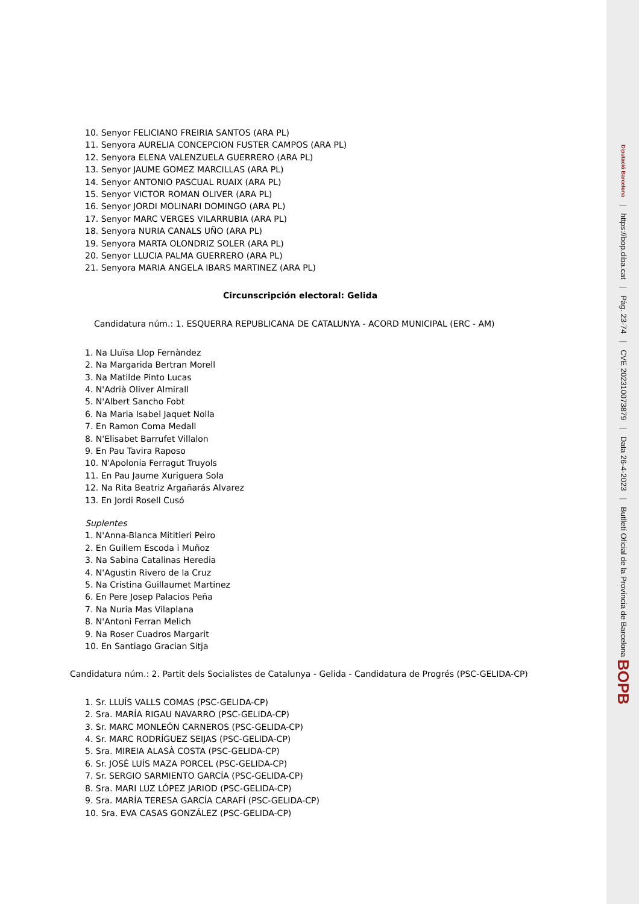10. Senyor FELICIANO FREIRIA SANTOS (ARA PL)
11. Senyora AURELIA CONCEPCION FUSTER CAMPOS (ARA PL)
12. Senyora ELENA VALENZUELA GUERRERO (ARA PL)
13. Senyor JAUME GOMEZ MARCILLAS (ARA PL)
14. Senyor ANTONIO PASCUAL RUAIX (ARA PL)
15. Senyor VICTOR ROMAN OLIVER (ARA PL)
16. Senyor JORDI MOLINARI DOMINGO (ARA PL)
17. Senyor MARC VERGES VILARRUBIA (ARA PL)
18. Senyora NURIA CANALS UÑO (ARA PL)
19. Senyora MARTA OLONDRIZ SOLER (ARA PL)
20. Senyor LLUCIA PALMA GUERRERO (ARA PL)
21. Senyora MARIA ANGELA IBARS MARTINEZ (ARA PL)
Circunscripción electoral: Gelida
Candidatura núm.: 1. ESQUERRA REPUBLICANA DE CATALUNYA - ACORD MUNICIPAL (ERC - AM)
1. Na Lluïsa Llop Fernàndez
2. Na Margarida Bertran Morell
3. Na Matilde Pinto Lucas
4. N'Adrià Oliver Almirall
5. N'Albert Sancho Fobt
6. Na Maria Isabel Jaquet Nolla
7. En Ramon Coma Medall
8. N'Elisabet Barrufet Villalon
9. En Pau Tavira Raposo
10. N'Apolonia Ferragut Truyols
11. En Pau Jaume Xuriguera Sola
12. Na Rita Beatriz Argañarás Alvarez
13. En Jordi Rosell Cusó
Suplentes
1. N'Anna-Blanca Mititieri Peiro
2. En Guillem Escoda i Muñoz
3. Na Sabina Catalinas Heredia
4. N'Agustin Rivero de la Cruz
5. Na Cristina Guillaumet Martinez
6. En Pere Josep Palacios Peña
7. Na Nuria Mas Vilaplana
8. N'Antoni Ferran Melich
9. Na Roser Cuadros Margarit
10. En Santiago Gracian Sitja
Candidatura núm.: 2. Partit dels Socialistes de Catalunya - Gelida - Candidatura de Progrés (PSC-GELIDA-CP)
1. Sr. LLUÍS VALLS COMAS (PSC-GELIDA-CP)
2. Sra. MARÍA RIGAU NAVARRO (PSC-GELIDA-CP)
3. Sr. MARC MONLEÓN CARNEROS (PSC-GELIDA-CP)
4. Sr. MARC RODRÍGUEZ SEIJAS (PSC-GELIDA-CP)
5. Sra. MIREIA ALASÀ COSTA (PSC-GELIDA-CP)
6. Sr. JOSÉ LUÍS MAZA PORCEL (PSC-GELIDA-CP)
7. Sr. SERGIO SARMIENTO GARCÍA (PSC-GELIDA-CP)
8. Sra. MARI LUZ LÓPEZ JARIOD (PSC-GELIDA-CP)
9. Sra. MARÍA TERESA GARCÍA CARAFÍ (PSC-GELIDA-CP)
10. Sra. EVA CASAS GONZÁLEZ (PSC-GELIDA-CP)
Diputació Barcelona | https://bop.diba.cat | Pàg. 23-74 | CVE 202310073879 | Data 26-4-2023 | Butlletí Oficial de la Província de Barcelona BOPB